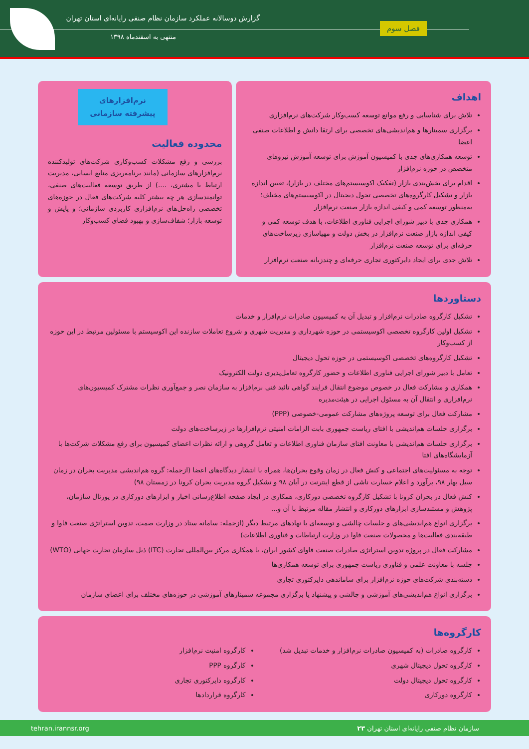گزارش دوسالانه عملکرد سازمان نظام صنفی رایانه‌ای استان تهران
منتهی به اسفندماه ۱۳۹۸
فصل سوم
اهداف
تلاش برای شناسایی و رفع موانع توسعه کسب‌وکار شرکت‌های نرم‌افزاری
برگزاری سمینارها و هم‌اندیشی‌های تخصصی برای ارتقا دانش و اطلاعات صنفی اعضا
توسعه همکاری‌های جدی با کمیسیون آموزش برای توسعه آموزش نیروهای متخصص در حوزه نرم‌افزار
اقدام برای بخش‌بندی بازار (تفکیک اکوسیستم‌های مختلف در بازار)، تعیین اندازه بازار و تشکیل کارگروه‌های تخصصی تحول دیجیتال در اکوسیستم‌های مختلف؛ به‌منظور توسعه کمی و کیفی اندازه بازار صنعت نرم‌افزار
همکاری جدی با دبیر شورای اجرایی فناوری اطلاعات، با هدف توسعه کمی و کیفی اندازه بازار صنعت نرم‌افزار در بخش دولت و مهیاسازی زیرساخت‌های حرفه‌ای برای توسعه صنعت نرم‌افزار
تلاش جدی برای ایجاد دایرکتوری تجاری حرفه‌ای و چندزبانه صنعت نرم‌افزار
نرم‌افزارهای پیشرفته سازمانی
محدوده فعالیت
بررسی و رفع مشکلات کسب‌وکاری شرکت‌های تولیدکننده نرم‌افزارهای سازمانی (مانند برنامه‌ریزی منابع انسانی، مدیریت ارتباط با مشتری، ....) از طریق توسعه فعالیت‌های صنفی، توانمندسازی هر چه بیشتر کلیه شرکت‌های فعال در حوزه‌های تخصصی راه‌حل‌های نرم‌افزاری کاربردی سازمانی؛ و پایش و توسعه بازار؛ شفاف‌سازی و بهبود فضای کسب‌وکار
دستاوردها
تشکیل کارگروه صادرات نرم‌افزار و تبدیل آن به کمیسیون صادرات نرم‌افزار و خدمات
تشکیل اولین کارگروه تخصصی اکوسیستمی در حوزه شهرداری و مدیریت شهری و شروع تعاملات سازنده این اکوسیستم با مسئولین مرتبط در این حوزه از کسب‌وکار
تشکیل کارگروه‌های تخصصی اکوسیستمی در حوزه تحول دیجیتال
تعامل با دبیر شورای اجرایی فناوری اطلاعات و حضور کارگروه تعامل‌پذیری دولت الکترونیک
همکاری و مشارکت فعال در خصوص موضوع انتقال فرایند گواهی تائید فنی نرم‌افزار به سازمان نصر و جمع‌آوری نظرات مشترک کمیسیون‌های نرم‌افزاری و انتقال آن به مسئول اجرایی در هیئت‌مدیره
مشارکت فعال برای توسعه پروژه‌های مشارکت عمومی-خصوصی (PPP)
برگزاری جلسات هم‌اندیشی با افتای ریاست جمهوری بابت الزامات امنیتی نرم‌افزارها در زیرساخت‌های دولت
برگزاری جلسات هم‌اندیشی با معاونت افتای سازمان فناوری اطلاعات و تعامل گروهی و ارائه نظرات اعضای کمیسیون برای رفع مشکلات شرکت‌ها با آزمایشگاه‌های افتا
توجه به مسئولیت‌های اجتماعی و کنش فعال در زمان وقوع بحران‌ها، همراه با انتشار دیدگاه‌های اعضا (ازجمله: گروه هم‌اندیشی مدیریت بحران در زمان سیل بهار ۹۸، برآورد و اعلام خسارت ناشی از قطع اینترنت در آبان ۹۸ و تشکیل گروه مدیریت بحران کرونا در زمستان ۹۸)
کنش فعال در بحران کرونا با تشکیل کارگروه تخصصی دورکاری، همکاری در ایجاد صفحه اطلاع‌رسانی اخبار و ابزارهای دورکاری در پورتال سازمان، پژوهش و مستندسازی ابزارهای دورکاری و انتشار مقاله مرتبط با آن و...
برگزاری انواع هم‌اندیشی‌های و جلسات چالشی و توسعه‌ای با نهادهای مرتبط دیگر (ازجمله: سامانه ستاد در وزارت صمت، تدوین استراتژی صنعت فاوا و طبقه‌بندی فعالیت‌ها و محصولات صنعت فاوا در وزارت ارتباطات و فناوری اطلاعات)
مشارکت فعال در پروژه تدوین استراتژی صادرات صنعت فاوای کشور ایران، با همکاری مرکز بین‌المللی تجارت (ITC) ذیل سازمان تجارت جهانی (WTO)
جلسه با معاونت علمی و فناوری ریاست جمهوری برای توسعه همکاری‌ها
دسته‌بندی شرکت‌های حوزه نرم‌افزار برای ساماندهی دایرکتوری تجاری
برگزاری انواع هم‌اندیشی‌های آموزشی و چالشی و پیشنهاد یا برگزاری مجموعه سمینارهای آموزشی در حوزه‌های مختلف برای اعضای سازمان
کارگروه‌ها
کارگروه صادرات (به کمیسیون صادرات نرم‌افزار و خدمات تبدیل شد)
کارگروه تحول دیجیتال شهری
کارگروه تحول دیجیتال دولت
کارگروه دورکاری
کارگروه امنیت نرم‌افزار
کارگروه PPP
کارگروه دایرکتوری تجاری
کارگروه قراردادها
سازمان نظام صنفی رایانه‌ای استان تهران ۲۳ tehran.irannsr.org